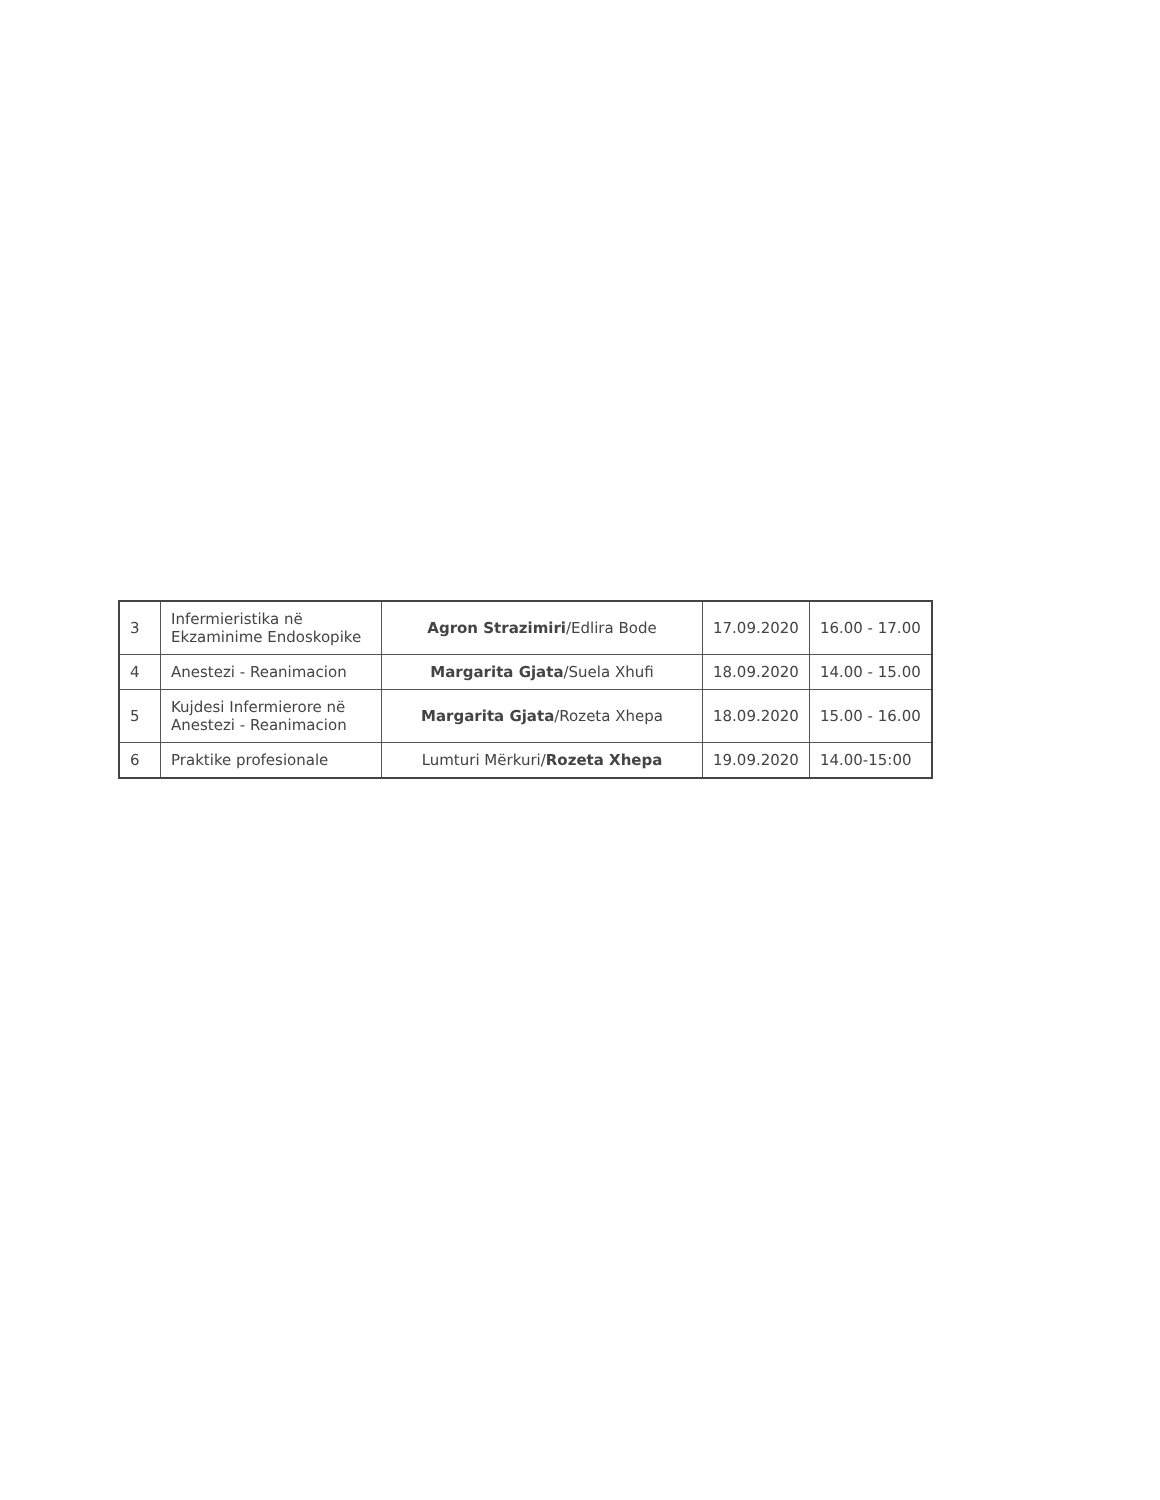| 3 | Infermieristika në Ekzaminime Endoskopike | Agron Strazimiri /Edlira Bode | 17.09.2020 | 16.00 - 17.00 |
| 4 | Anestezi - Reanimacion | Margarita Gjata /Suela Xhufi | 18.09.2020 | 14.00 - 15.00 |
| 5 | Kujdesi Infermierore në Anestezi - Reanimacion | Margarita Gjata /Rozeta Xhepa | 18.09.2020 | 15.00 - 16.00 |
| 6 | Praktike profesionale | Lumturi Mërkuri/ Rozeta Xhepa | 19.09.2020 | 14.00-15:00 |